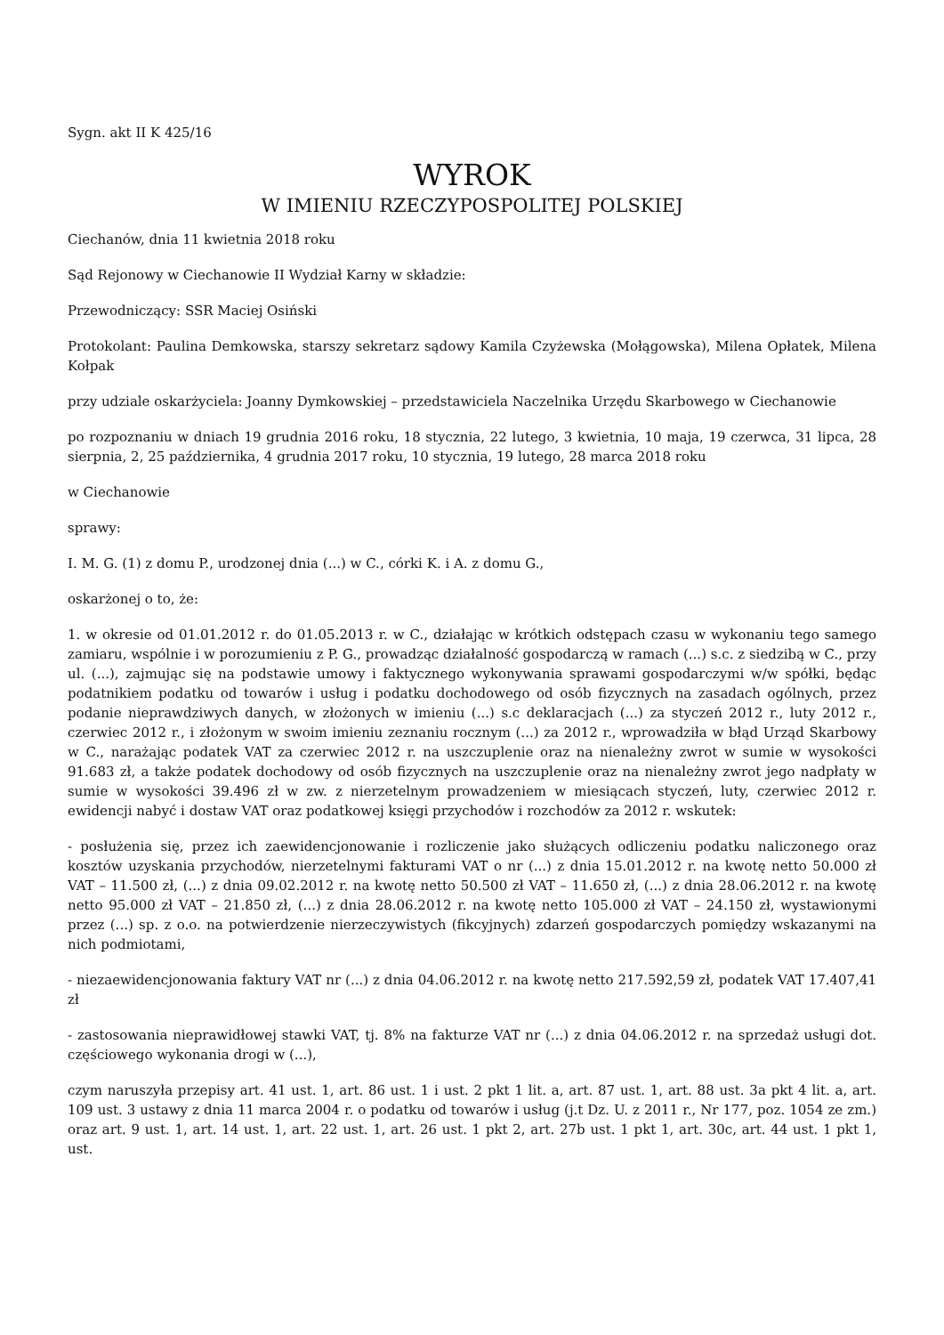Sygn. akt II K 425/16
WYROK
W IMIENIU RZECZYPOSPOLITEJ POLSKIEJ
Ciechanów, dnia 11 kwietnia 2018 roku
Sąd Rejonowy w Ciechanowie II Wydział Karny w składzie:
Przewodniczący: SSR Maciej Osiński
Protokolant: Paulina Demkowska, starszy sekretarz sądowy Kamila Czyżewska (Mołągowska), Milena Opłatek, Milena Kołpak
przy udziale oskarżyciela: Joanny Dymkowskiej – przedstawiciela Naczelnika Urzędu Skarbowego w Ciechanowie
po rozpoznaniu w dniach 19 grudnia 2016 roku, 18 stycznia, 22 lutego, 3 kwietnia, 10 maja, 19 czerwca, 31 lipca, 28 sierpnia, 2, 25 października, 4 grudnia 2017 roku, 10 stycznia, 19 lutego, 28 marca 2018 roku
w Ciechanowie
sprawy:
I. M. G. (1) z domu P., urodzonej dnia (...) w C., córki K. i A. z domu G.,
oskarżonej o to, że:
1. w okresie od 01.01.2012 r. do 01.05.2013 r. w C., działając w krótkich odstępach czasu w wykonaniu tego samego zamiaru, wspólnie i w porozumieniu z P. G., prowadząc działalność gospodarczą w ramach (...) s.c. z siedzibą w C., przy ul. (...), zajmując się na podstawie umowy i faktycznego wykonywania sprawami gospodarczymi w/w spółki, będąc podatnikiem podatku od towarów i usług i podatku dochodowego od osób fizycznych na zasadach ogólnych, przez podanie nieprawdziwych danych, w złożonych w imieniu (...) s.c deklaracjach (...) za styczeń 2012 r., luty 2012 r., czerwiec 2012 r., i złożonym w swoim imieniu zeznaniu rocznym (...) za 2012 r., wprowadziła w błąd Urząd Skarbowy w C., narażając podatek VAT za czerwiec 2012 r. na uszczuplenie oraz na nienależny zwrot w sumie w wysokości 91.683 zł, a także podatek dochodowy od osób fizycznych na uszczuplenie oraz na nienależny zwrot jego nadpłaty w sumie w wysokości 39.496 zł w zw. z nierzetelnym prowadzeniem w miesiącach styczeń, luty, czerwiec 2012 r. ewidencji nabyć i dostaw VAT oraz podatkowej księgi przychodów i rozchodów za 2012 r. wskutek:
- posłużenia się, przez ich zaewidencjonowanie i rozliczenie jako służących odliczeniu podatku naliczonego oraz kosztów uzyskania przychodów, nierzetelnymi fakturami VAT o nr (...) z dnia 15.01.2012 r. na kwotę netto 50.000 zł VAT – 11.500 zł, (...) z dnia 09.02.2012 r. na kwotę netto 50.500 zł VAT – 11.650 zł, (...) z dnia 28.06.2012 r. na kwotę netto 95.000 zł VAT – 21.850 zł, (...) z dnia 28.06.2012 r. na kwotę netto 105.000 zł VAT – 24.150 zł, wystawionymi przez (...) sp. z o.o. na potwierdzenie nierzeczywistych (fikcyjnych) zdarzeń gospodarczych pomiędzy wskazanymi na nich podmiotami,
- niezaewidencjonowania faktury VAT nr (...) z dnia 04.06.2012 r. na kwotę netto 217.592,59 zł, podatek VAT 17.407,41 zł
- zastosowania nieprawidłowej stawki VAT, tj. 8% na fakturze VAT nr (...) z dnia 04.06.2012 r. na sprzedaż usługi dot. częściowego wykonania drogi w (...),
czym naruszyła przepisy art. 41 ust. 1, art. 86 ust. 1 i ust. 2 pkt 1 lit. a, art. 87 ust. 1, art. 88 ust. 3a pkt 4 lit. a, art. 109 ust. 3 ustawy z dnia 11 marca 2004 r. o podatku od towarów i usług (j.t Dz. U. z 2011 r., Nr 177, poz. 1054 ze zm.) oraz art. 9 ust. 1, art. 14 ust. 1, art. 22 ust. 1, art. 26 ust. 1 pkt 2, art. 27b ust. 1 pkt 1, art. 30c, art. 44 ust. 1 pkt 1, ust.